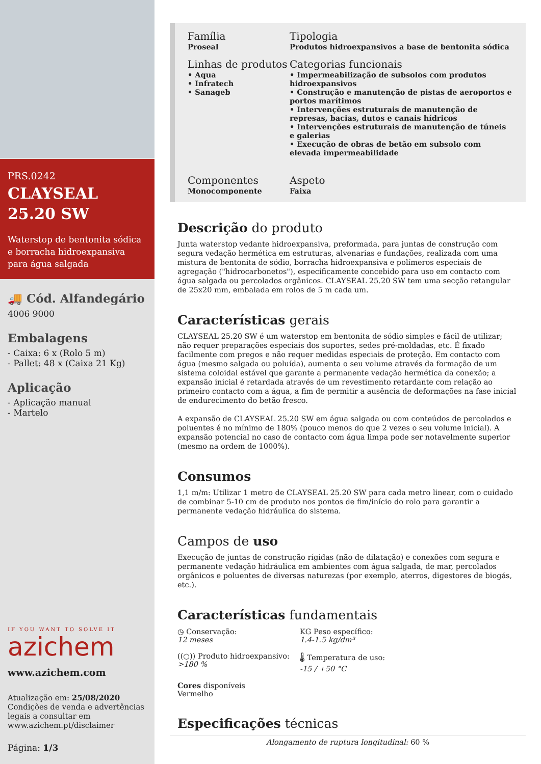PRS.0242
CLAYSEAL
25.20 SW
Waterstop de bentonita sódica e borracha hidroexpansiva para água salgada
🚚 Cód. Alfandegário
4006 9000
Embalagens
- Caixa: 6 x (Rolo 5 m)
- Pallet: 48 x (Caixa 21 Kg)
Aplicação
- Aplicação manual
- Martelo
IF YOU WANT TO SOLVE IT
azichem
www.azichem.com
Atualização em: 25/08/2020
Condições de venda e advertências legais a consultar em www.azichem.pt/disclaimer
Página: 1/3
Família
Proseal
Tipologia
Produtos hidroexpansivos a base de bentonita sódica
Linhas de produtos
• Aqua
• Infratech
• Sanageb
Categorias funcionais
• Impermeabilização de subsolos com produtos hidroexpansivos
• Construção e manutenção de pistas de aeroportos e portos marítimos
• Intervenções estruturais de manutenção de represas, bacias, dutos e canais hídricos
• Intervenções estruturais de manutenção de túneis e galerias
• Execução de obras de betão em subsolo com elevada impermeabilidade
Componentes
Monocomponente
Aspeto
Faixa
Descrição do produto
Junta waterstop vedante hidroexpansiva, preformada, para juntas de construção com segura vedação hermética em estruturas, alvenarias e fundações, realizada com uma mistura de bentonita de sódio, borracha hidroexpansiva e polímeros especiais de agregação ("hidrocarbonetos"), especificamente concebido para uso em contacto com água salgada ou percolados orgânicos. CLAYSEAL 25.20 SW tem uma secção retangular de 25x20 mm, embalada em rolos de 5 m cada um.
Características gerais
CLAYSEAL 25.20 SW é um waterstop em bentonita de sódio simples e fácil de utilizar; não requer preparações especiais dos suportes, sedes pré-moldadas, etc. É fixado facilmente com pregos e não requer medidas especiais de proteção. Em contacto com água (mesmo salgada ou poluída), aumenta o seu volume através da formação de um sistema coloidal estável que garante a permanente vedação hermética da conexão; a expansão inicial é retardada através de um revestimento retardante com relação ao primeiro contacto com a água, a fim de permitir a ausência de deformações na fase inicial de endurecimento do betão fresco.
A expansão de CLAYSEAL 25.20 SW em água salgada ou com conteúdos de percolados e poluentes é no mínimo de 180% (pouco menos do que 2 vezes o seu volume inicial). A expansão potencial no caso de contacto com água limpa pode ser notavelmente superior (mesmo na ordem de 1000%).
Consumos
1,1 m/m: Utilizar 1 metro de CLAYSEAL 25.20 SW para cada metro linear, com o cuidado de combinar 5-10 cm de produto nos pontos de fim/início do rolo para garantir a permanente vedação hidráulica do sistema.
Campos de uso
Execução de juntas de construção rígidas (não de dilatação) e conexões com segura e permanente vedação hidráulica em ambientes com água salgada, de mar, percolados orgânicos e poluentes de diversas naturezas (por exemplo, aterros, digestores de biogás, etc.).
Características fundamentais
◷ Conservação:
12 meses
KG Peso específico:
1.4-1.5 kg/dm³
((○)) Produto hidroexpansivo:
>180 %
🌡 Temperatura de uso:
-15 / +50 °C
Cores disponíveis
Vermelho
Especificações técnicas
Alongamento de ruptura longitudinal: 60 %